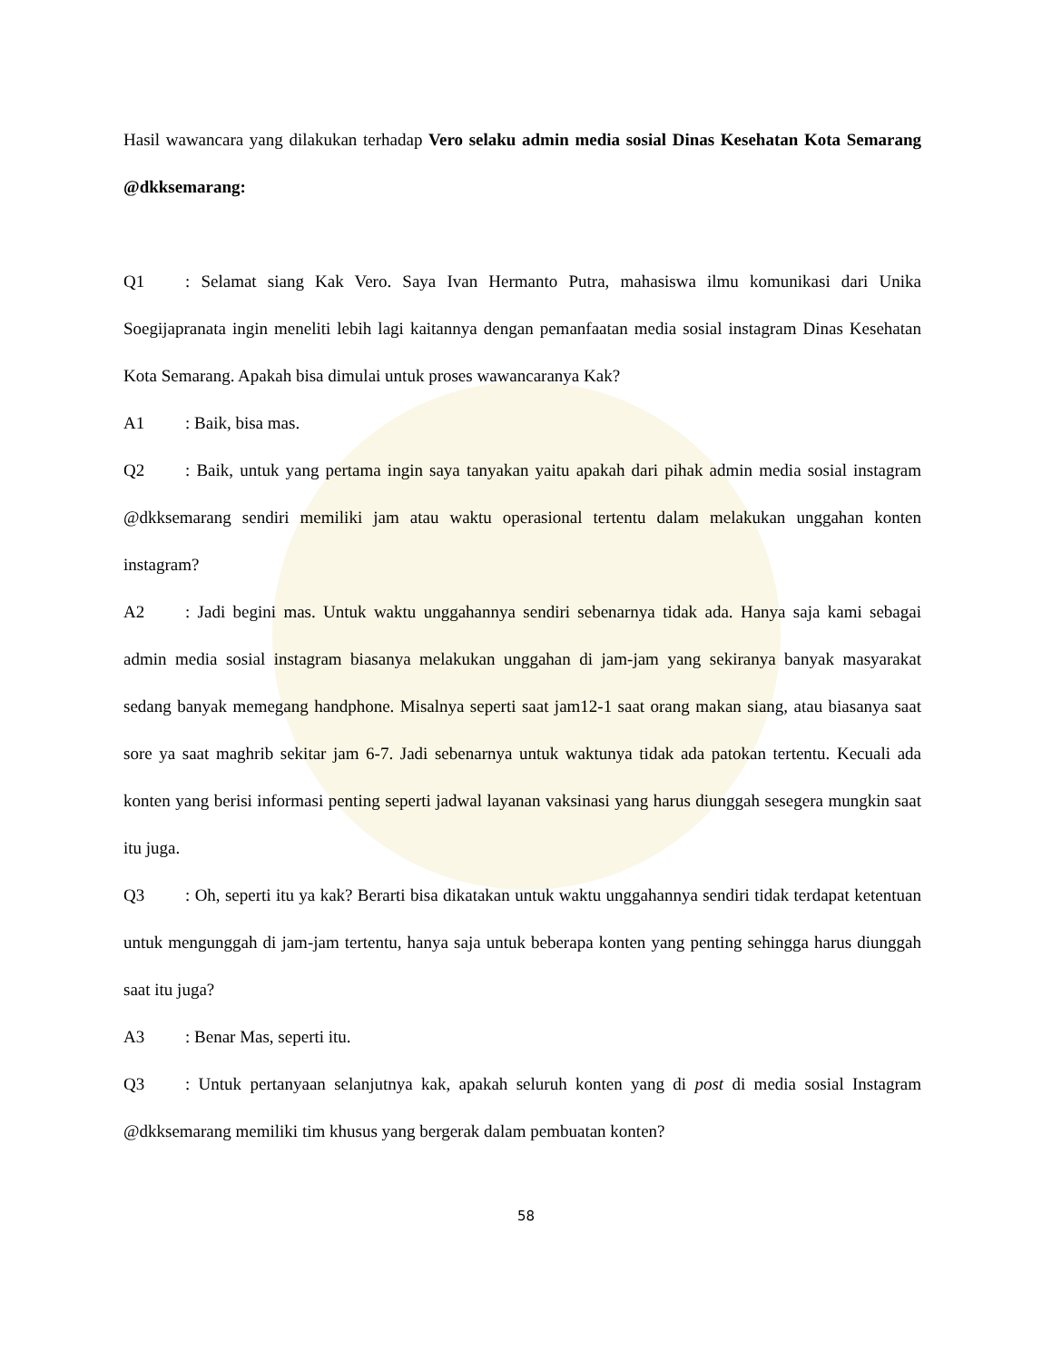Hasil wawancara yang dilakukan terhadap Vero selaku admin media sosial Dinas Kesehatan Kota Semarang @dkksemarang:
Q1: Selamat siang Kak Vero. Saya Ivan Hermanto Putra, mahasiswa ilmu komunikasi dari Unika Soegijapranata ingin meneliti lebih lagi kaitannya dengan pemanfaatan media sosial instagram Dinas Kesehatan Kota Semarang. Apakah bisa dimulai untuk proses wawancaranya Kak?
A1: Baik, bisa mas.
Q2: Baik, untuk yang pertama ingin saya tanyakan yaitu apakah dari pihak admin media sosial instagram @dkksemarang sendiri memiliki jam atau waktu operasional tertentu dalam melakukan unggahan konten instagram?
A2: Jadi begini mas. Untuk waktu unggahannya sendiri sebenarnya tidak ada. Hanya saja kami sebagai admin media sosial instagram biasanya melakukan unggahan di jam-jam yang sekiranya banyak masyarakat sedang banyak memegang handphone. Misalnya seperti saat jam12-1 saat orang makan siang, atau biasanya saat sore ya saat maghrib sekitar jam 6-7. Jadi sebenarnya untuk waktunya tidak ada patokan tertentu. Kecuali ada konten yang berisi informasi penting seperti jadwal layanan vaksinasi yang harus diunggah sesegera mungkin saat itu juga.
Q3: Oh, seperti itu ya kak? Berarti bisa dikatakan untuk waktu unggahannya sendiri tidak terdapat ketentuan untuk mengunggah di jam-jam tertentu, hanya saja untuk beberapa konten yang penting sehingga harus diunggah saat itu juga?
A3: Benar Mas, seperti itu.
Q3: Untuk pertanyaan selanjutnya kak, apakah seluruh konten yang di post di media sosial Instagram @dkksemarang memiliki tim khusus yang bergerak dalam pembuatan konten?
58